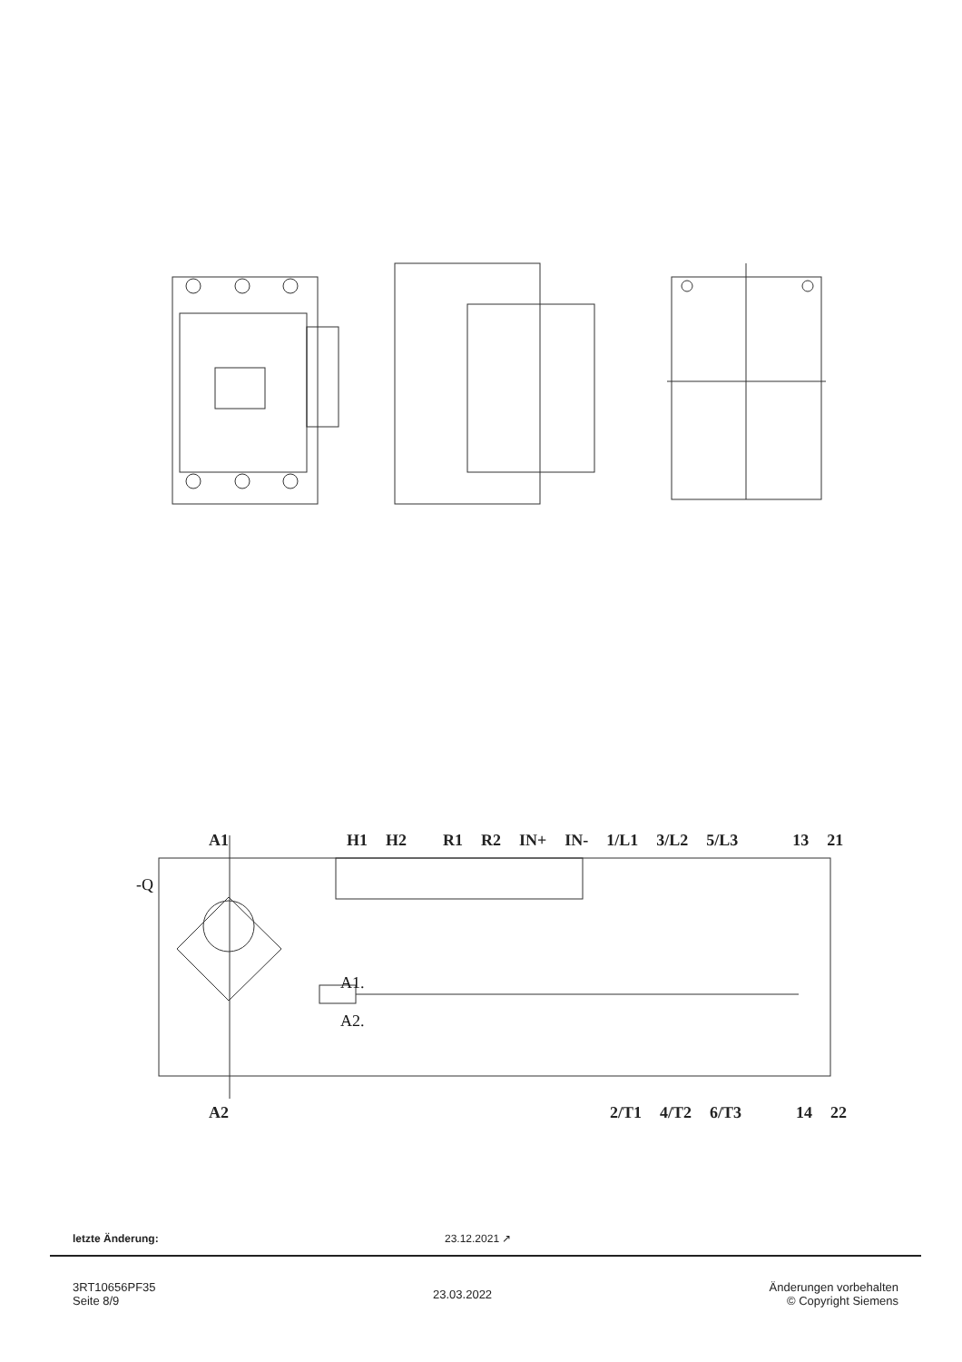-Q
A1.
A2.
A1 H1 H2 R1 R2 IN+ IN- 1/L1 3/L2 5/L3 13 21
A2 2/T1 4/T2 6/T3 14 22
letzte Änderung: 23.12.2021 ↗
3RT10656PF35
Seite 8/9
23.03.2022 Änderungen vorbehalten
© Copyright Siemens